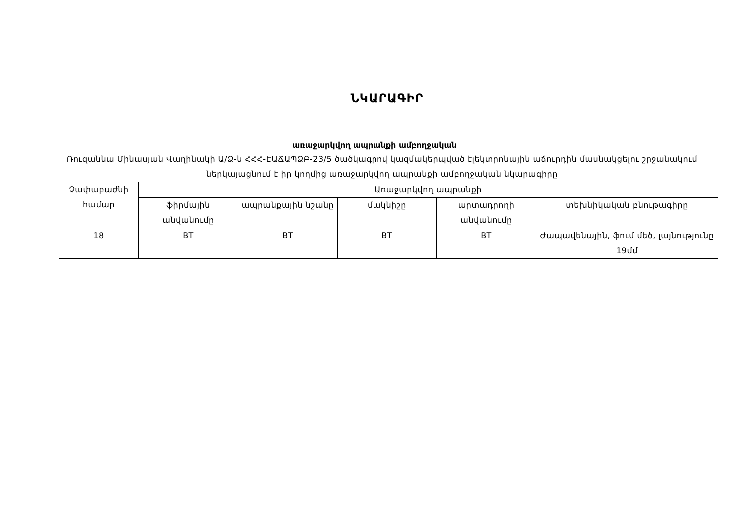ՆԿԱՐԱԳԻՐ
առաջարկվող ապրանքի ամբողջական
Ռուզաննա Մինասյան Վաղինակի Ա/Ձ-ն ՀՀՀ-ԷԱՃԱՊՁԲ-23/5 ծածկագրով կազմակերպված էլեկտրոնային աճուրդին մասնակցելու շրջանակում ներկայացնում է իր կողմից առաջարկվող ապրանքի ամբողջական նկարագիրը
| Չափաբաժնի համար | Առաջարկվող ապրանքի | | | | |
| --- | --- | --- | --- | --- | --- |
| | ֆիրմային անվանումը | ապրանքային նշանը | մակնիշը | արտադրողի անվանումը | տեխնիկական բնութագիրը |
| 18 | BT | BT | BT | BT | Ժապավենային, ֆում մեծ, լայնությունը 19մմ |